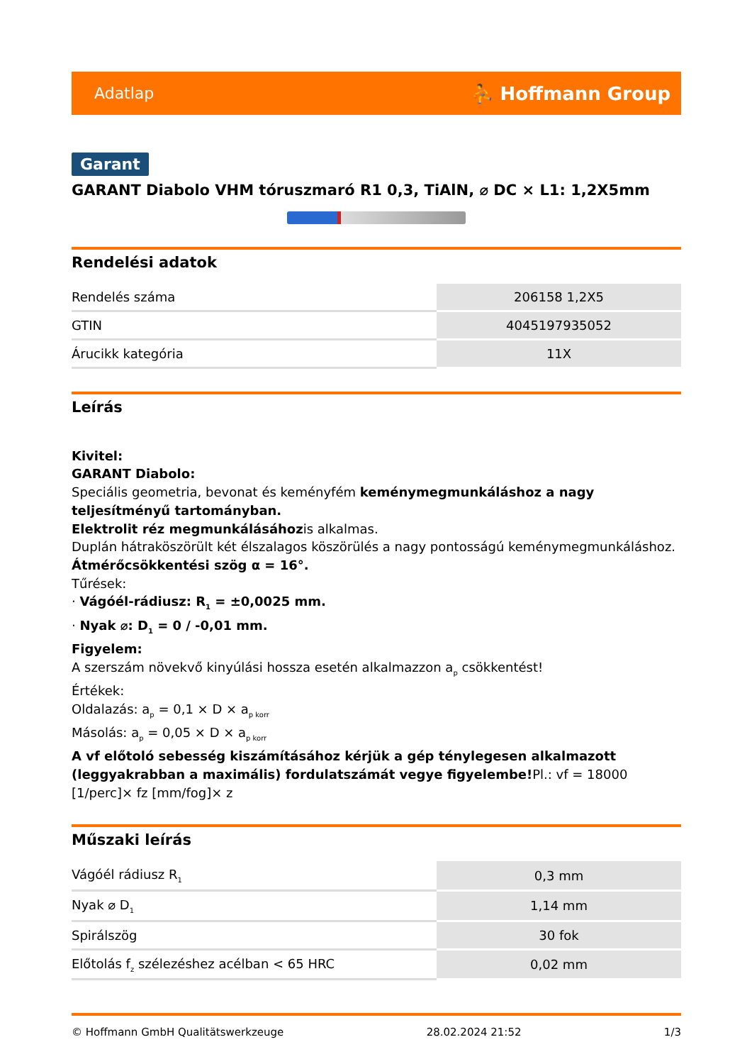Adatlap ⛹ Hoffmann Group
Garant
GARANT Diabolo VHM tóruszmaró R1 0,3, TiAlN, ⌀ DC × L1: 1,2X5mm
Rendelési adatok
| Rendelés száma | 206158 1,2X5 |
| GTIN | 4045197935052 |
| Árucikk kategória | 11X |
Leírás
Kivitel:
GARANT Diabolo:
Speciális geometria, bevonat és keményfém keménymegmunkáláshoz a nagy teljesítményű tartományban.
Elektrolit réz megmunkálásáhozis alkalmas.
Duplán hátraköszörült két élszalagos köszörülés a nagy pontosságú keménymegmunkáláshoz.
Átmérőcsökkentési szög α = 16°.
Tűrések:
· Vágóél-rádiusz: R<sub>1</sub> = ±0,0025 mm.
· Nyak ⌀: D<sub>1</sub> = 0 / -0,01 mm.
Figyelem:
A szerszám növekvő kinyúlási hossza esetén alkalmazzon a<sub>p</sub> csökkentést!
Értékek:
Oldalazás: a<sub>p</sub> = 0,1 × D × a<sub>p korr</sub>
Másolás: a<sub>p</sub> = 0,05 × D × a<sub>p korr</sub>
A vf előtoló sebesség kiszámításához kérjük a gép ténylegesen alkalmazott (leggyakrabban a maximális) fordulatszámát vegye figyelembe!Pl.: vf = 18000 [1/perc]× fz [mm/fog]× z
Műszaki leírás
| Vágóél rádiusz R<sub>1</sub> | 0,3 mm |
| Nyak ⌀ D<sub>1</sub> | 1,14 mm |
| Spirálszög | 30 fok |
| Előtolás f<sub>z</sub> szélezéshez acélban < 65 HRC | 0,02 mm |
© Hoffmann GmbH Qualitätswerkzeuge 28.02.2024 21:52 1/3